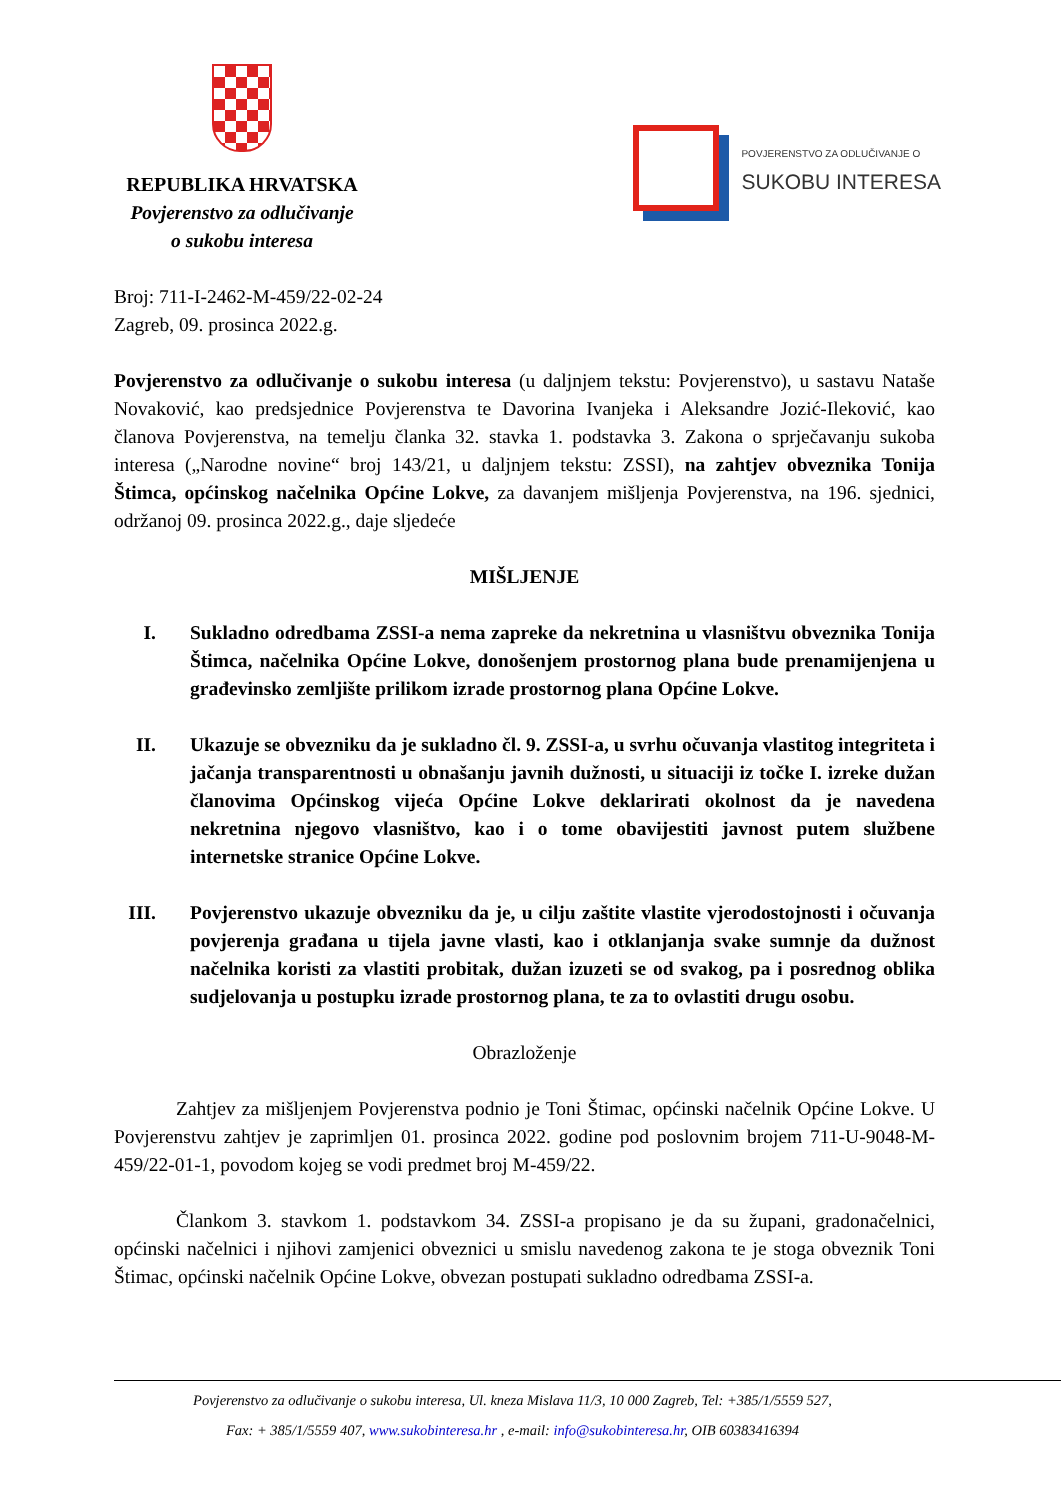REPUBLIKA HRVATSKA
Povjerenstvo za odlučivanje
o sukobu interesa
POVJERENSTVO ZA ODLUČIVANJE O
SUKOBU INTERESA
Broj: 711-I-2462-M-459/22-02-24
Zagreb, 09. prosinca 2022.g.
Povjerenstvo za odlučivanje o sukobu interesa (u daljnjem tekstu: Povjerenstvo), u sastavu Nataše Novaković, kao predsjednice Povjerenstva te Davorina Ivanjeka i Aleksandre Jozić-Ileković, kao članova Povjerenstva, na temelju članka 32. stavka 1. podstavka 3. Zakona o sprječavanju sukoba interesa („Narodne novine“ broj 143/21, u daljnjem tekstu: ZSSI), na zahtjev obveznika Tonija Štimca, općinskog načelnika Općine Lokve, za davanjem mišljenja Povjerenstva, na 196. sjednici, održanoj 09. prosinca 2022.g., daje sljedeće
MIŠLJENJE
I. Sukladno odredbama ZSSI-a nema zapreke da nekretnina u vlasništvu obveznika Tonija Štimca, načelnika Općine Lokve, donošenjem prostornog plana bude prenamijenjena u građevinsko zemljište prilikom izrade prostornog plana Općine Lokve.
II. Ukazuje se obvezniku da je sukladno čl. 9. ZSSI-a, u svrhu očuvanja vlastitog integriteta i jačanja transparentnosti u obnašanju javnih dužnosti, u situaciji iz točke I. izreke dužan članovima Općinskog vijeća Općine Lokve deklarirati okolnost da je navedena nekretnina njegovo vlasništvo, kao i o tome obavijestiti javnost putem službene internetske stranice Općine Lokve.
III. Povjerenstvo ukazuje obvezniku da je, u cilju zaštite vlastite vjerodostojnosti i očuvanja povjerenja građana u tijela javne vlasti, kao i otklanjanja svake sumnje da dužnost načelnika koristi za vlastiti probitak, dužan izuzeti se od svakog, pa i posrednog oblika sudjelovanja u postupku izrade prostornog plana, te za to ovlastiti drugu osobu.
Obrazloženje
Zahtjev za mišljenjem Povjerenstva podnio je Toni Štimac, općinski načelnik Općine Lokve. U Povjerenstvu zahtjev je zaprimljen 01. prosinca 2022. godine pod poslovnim brojem 711-U-9048-M-459/22-01-1, povodom kojeg se vodi predmet broj M-459/22.
Člankom 3. stavkom 1. podstavkom 34. ZSSI-a propisano je da su župani, gradonačelnici, općinski načelnici i njihovi zamjenici obveznici u smislu navedenog zakona te je stoga obveznik Toni Štimac, općinski načelnik Općine Lokve, obvezan postupati sukladno odredbama ZSSI-a.
Povjerenstvo za odlučivanje o sukobu interesa, Ul. kneza Mislava 11/3, 10 000 Zagreb, Tel: +385/1/5559 527,
Fax: + 385/1/5559 407, www.sukobinteresa.hr , e-mail: info@sukobinteresa.hr, OIB 60383416394